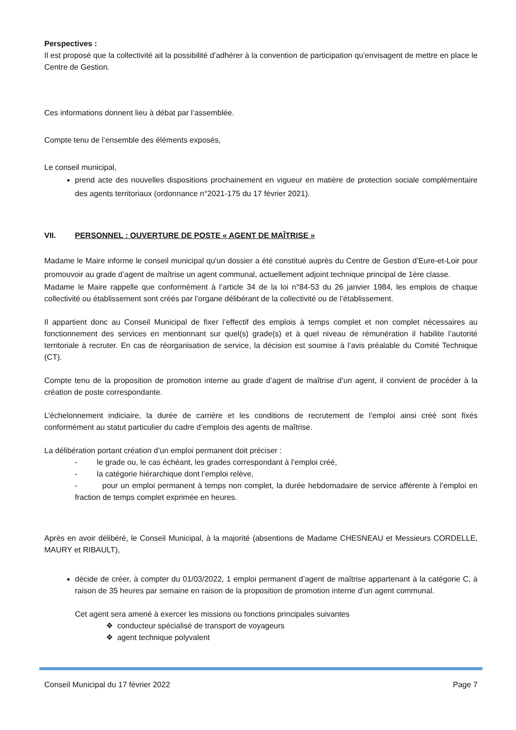Perspectives :
Il est proposé que la collectivité ait la possibilité d’adhérer à la convention de participation qu’envisagent de mettre en place le Centre de Gestion.
Ces informations donnent lieu à débat par l’assemblée.
Compte tenu de l’ensemble des éléments exposés,
Le conseil municipal,
prend acte des nouvelles dispositions prochainement en vigueur en matière de protection sociale complémentaire des agents territoriaux (ordonnance n°2021-175 du 17 février 2021).
VII. PERSONNEL : OUVERTURE DE POSTE « AGENT DE MAÎTRISE »
Madame le Maire informe le conseil municipal qu'un dossier a été constitué auprès du Centre de Gestion d’Eure-et-Loir pour promouvoir au grade d’agent de maîtrise un agent communal, actuellement adjoint technique principal de 1ère classe.
Madame le Maire rappelle que conformément à l’article 34 de la loi n°84-53 du 26 janvier 1984, les emplois de chaque collectivité ou établissement sont créés par l’organe délibérant de la collectivité ou de l’établissement.
Il appartient donc au Conseil Municipal de fixer l’effectif des emplois à temps complet et non complet nécessaires au fonctionnement des services en mentionnant sur quel(s) grade(s) et à quel niveau de rémunération il habilite l’autorité territoriale à recruter. En cas de réorganisation de service, la décision est soumise à l’avis préalable du Comité Technique (CT).
Compte tenu de la proposition de promotion interne au grade d’agent de maîtrise d’un agent, il convient de procéder à la création de poste correspondante.
L’échelonnement indiciaire, la durée de carrière et les conditions de recrutement de l’emploi ainsi créé sont fixés conformément au statut particulier du cadre d’emplois des agents de maîtrise.
La délibération portant création d’un emploi permanent doit préciser :
- le grade ou, le cas échéant, les grades correspondant à l’emploi créé,
- la catégorie hiérarchique dont l’emploi relève,
- pour un emploi permanent à temps non complet, la durée hebdomadaire de service afférente à l’emploi en fraction de temps complet exprimée en heures.
Après en avoir délibéré, le Conseil Municipal, à la majorité (absentions de Madame CHESNEAU et Messieurs CORDELLE, MAURY et RIBAULT),
décide de créer, à compter du 01/03/2022, 1 emploi permanent d’agent de maîtrise appartenant à la catégorie C, à raison de 35 heures par semaine en raison de la proposition de promotion interne d’un agent communal.
Cet agent sera amené à exercer les missions ou fonctions principales suivantes
❖ conducteur spécialisé de transport de voyageurs
❖ agent technique polyvalent
Conseil Municipal du 17 février 2022 Page 7